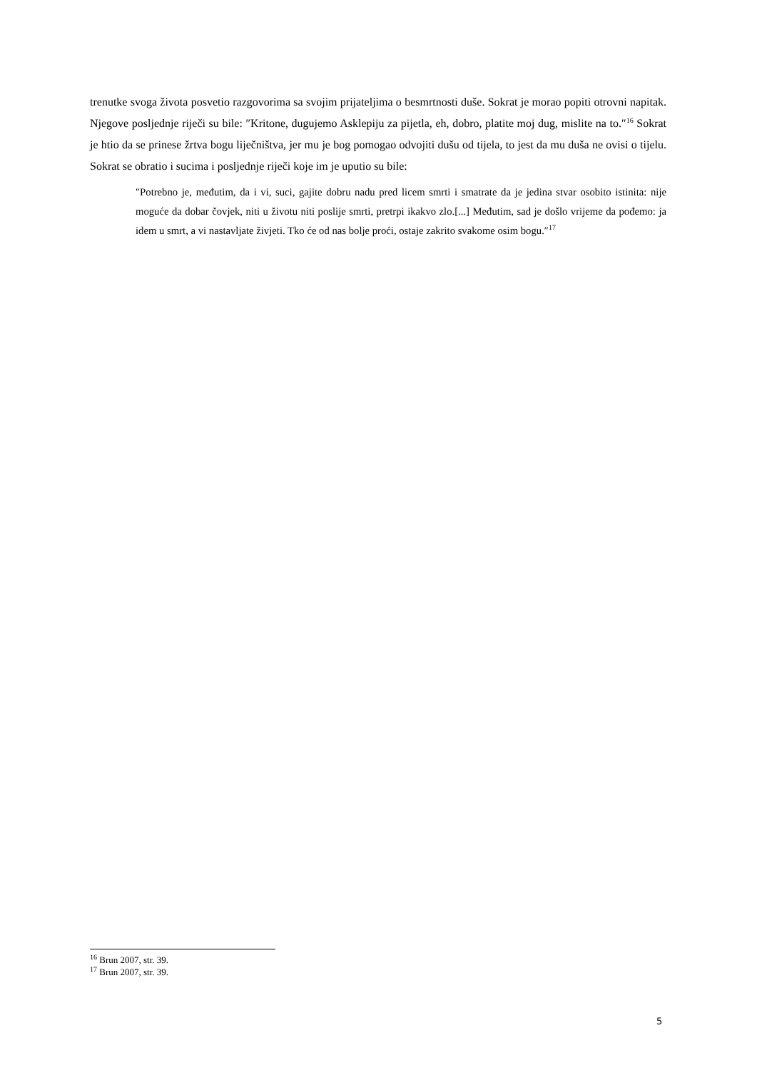trenutke svoga života posvetio razgovorima sa svojim prijateljima o besmrtnosti duše. Sokrat je morao popiti otrovni napitak. Njegove posljednje riječi su bile: ″Kritone, dugujemo Asklepiju za pijetla, eh, dobro, platite moj dug, mislite na to.″<sup>16</sup> Sokrat je htio da se prinese žrtva bogu liječništva, jer mu je bog pomogao odvojiti dušu od tijela, to jest da mu duša ne ovisi o tijelu. Sokrat se obratio i sucima i posljednje riječi koje im je uputio su bile:
″Potrebno je, međutim, da i vi, suci, gajite dobru nadu pred licem smrti i smatrate da je jedina stvar osobito istinita: nije moguće da dobar čovjek, niti u životu niti poslije smrti, pretrpi ikakvo zlo.[...] Međutim, sad je došlo vrijeme da pođemo: ja idem u smrt, a vi nastavljate živjeti. Tko će od nas bolje proći, ostaje zakrito svakome osim bogu.″<sup>17</sup>
<sup>16</sup> Brun 2007, str. 39.
<sup>17</sup> Brun 2007, str. 39.
5